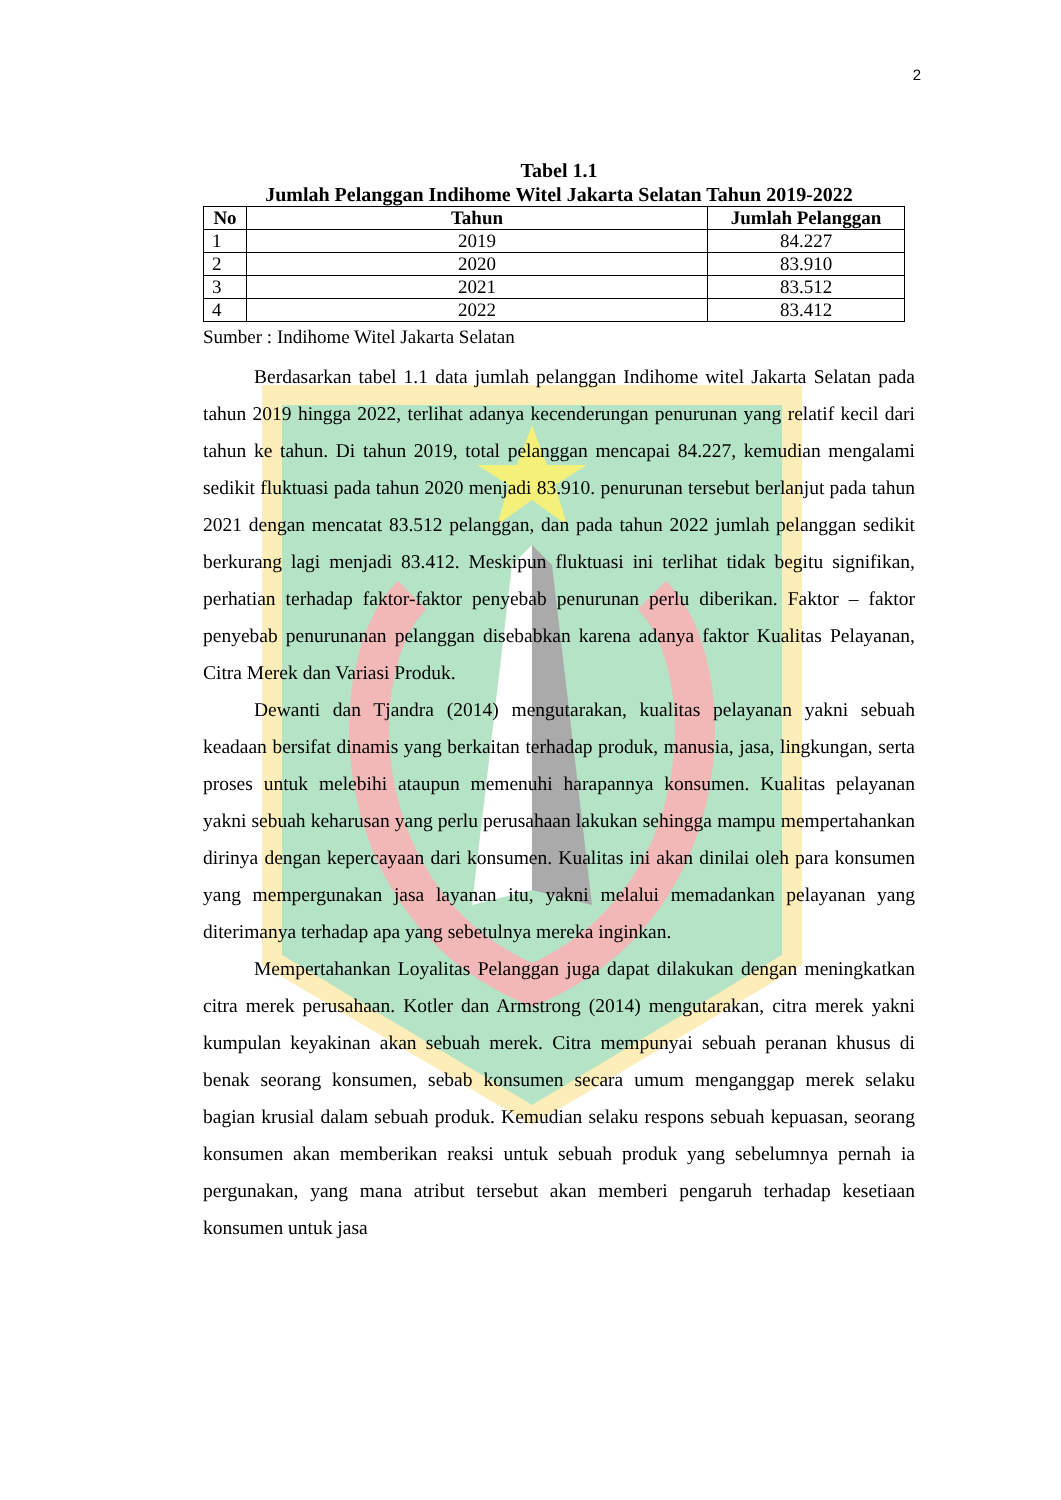2
Tabel 1.1
Jumlah Pelanggan Indihome Witel Jakarta Selatan Tahun 2019-2022
| No | Tahun | Jumlah Pelanggan |
| --- | --- | --- |
| 1 | 2019 | 84.227 |
| 2 | 2020 | 83.910 |
| 3 | 2021 | 83.512 |
| 4 | 2022 | 83.412 |
Sumber : Indihome Witel Jakarta Selatan
Berdasarkan tabel 1.1 data jumlah pelanggan Indihome witel Jakarta Selatan pada tahun 2019 hingga 2022, terlihat adanya kecenderungan penurunan yang relatif kecil dari tahun ke tahun. Di tahun 2019, total pelanggan mencapai 84.227, kemudian mengalami sedikit fluktuasi pada tahun 2020 menjadi 83.910. penurunan tersebut berlanjut pada tahun 2021 dengan mencatat 83.512 pelanggan, dan pada tahun 2022 jumlah pelanggan sedikit berkurang lagi menjadi 83.412. Meskipun fluktuasi ini terlihat tidak begitu signifikan, perhatian terhadap faktor-faktor penyebab penurunan perlu diberikan. Faktor – faktor penyebab penurunanan pelanggan disebabkan karena adanya faktor Kualitas Pelayanan, Citra Merek dan Variasi Produk.
Dewanti dan Tjandra (2014) mengutarakan, kualitas pelayanan yakni sebuah keadaan bersifat dinamis yang berkaitan terhadap produk, manusia, jasa, lingkungan, serta proses untuk melebihi ataupun memenuhi harapannya konsumen. Kualitas pelayanan yakni sebuah keharusan yang perlu perusahaan lakukan sehingga mampu mempertahankan dirinya dengan kepercayaan dari konsumen. Kualitas ini akan dinilai oleh para konsumen yang mempergunakan jasa layanan itu, yakni melalui memadankan pelayanan yang diterimanya terhadap apa yang sebetulnya mereka inginkan.
Mempertahankan Loyalitas Pelanggan juga dapat dilakukan dengan meningkatkan citra merek perusahaan. Kotler dan Armstrong (2014) mengutarakan, citra merek yakni kumpulan keyakinan akan sebuah merek. Citra mempunyai sebuah peranan khusus di benak seorang konsumen, sebab konsumen secara umum menganggap merek selaku bagian krusial dalam sebuah produk. Kemudian selaku respons sebuah kepuasan, seorang konsumen akan memberikan reaksi untuk sebuah produk yang sebelumnya pernah ia pergunakan, yang mana atribut tersebut akan memberi pengaruh terhadap kesetiaan konsumen untuk jasa